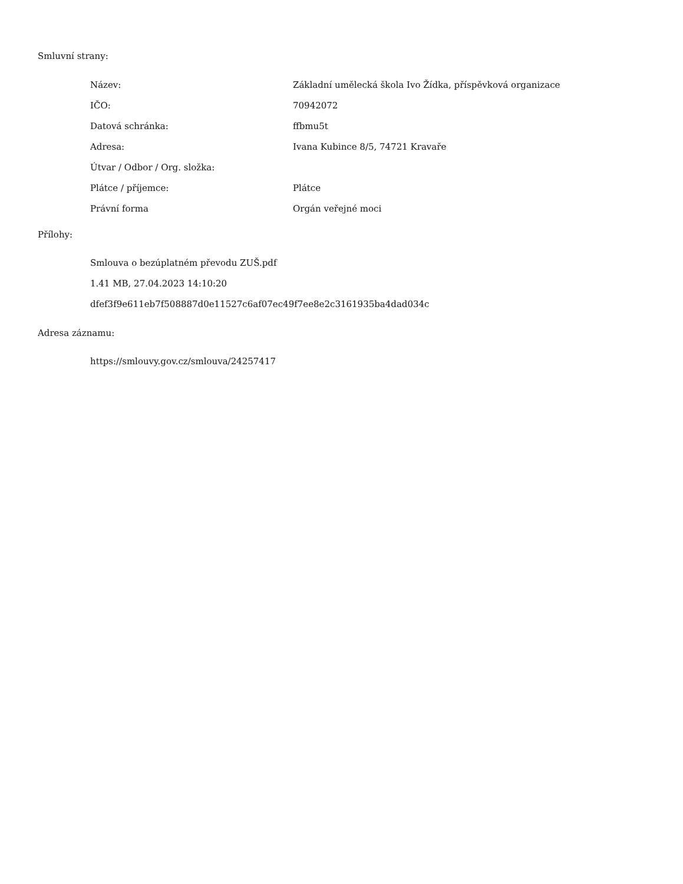Smluvní strany:
| Název: | Základní umělecká škola Ivo Žídka, příspěvková organizace |
| IČO: | 70942072 |
| Datová schránka: | ffbmu5t |
| Adresa: | Ivana Kubince 8/5, 74721 Kravaře |
| Útvar / Odbor / Org. složka: | |
| Plátce / příjemce: | Plátce |
| Právní forma | Orgán veřejné moci |
Přílohy:
Smlouva o bezúplatném převodu ZUŠ.pdf
1.41 MB, 27.04.2023 14:10:20
dfef3f9e611eb7f508887d0e11527c6af07ec49f7ee8e2c3161935ba4dad034c
Adresa záznamu:
https://smlouvy.gov.cz/smlouva/24257417